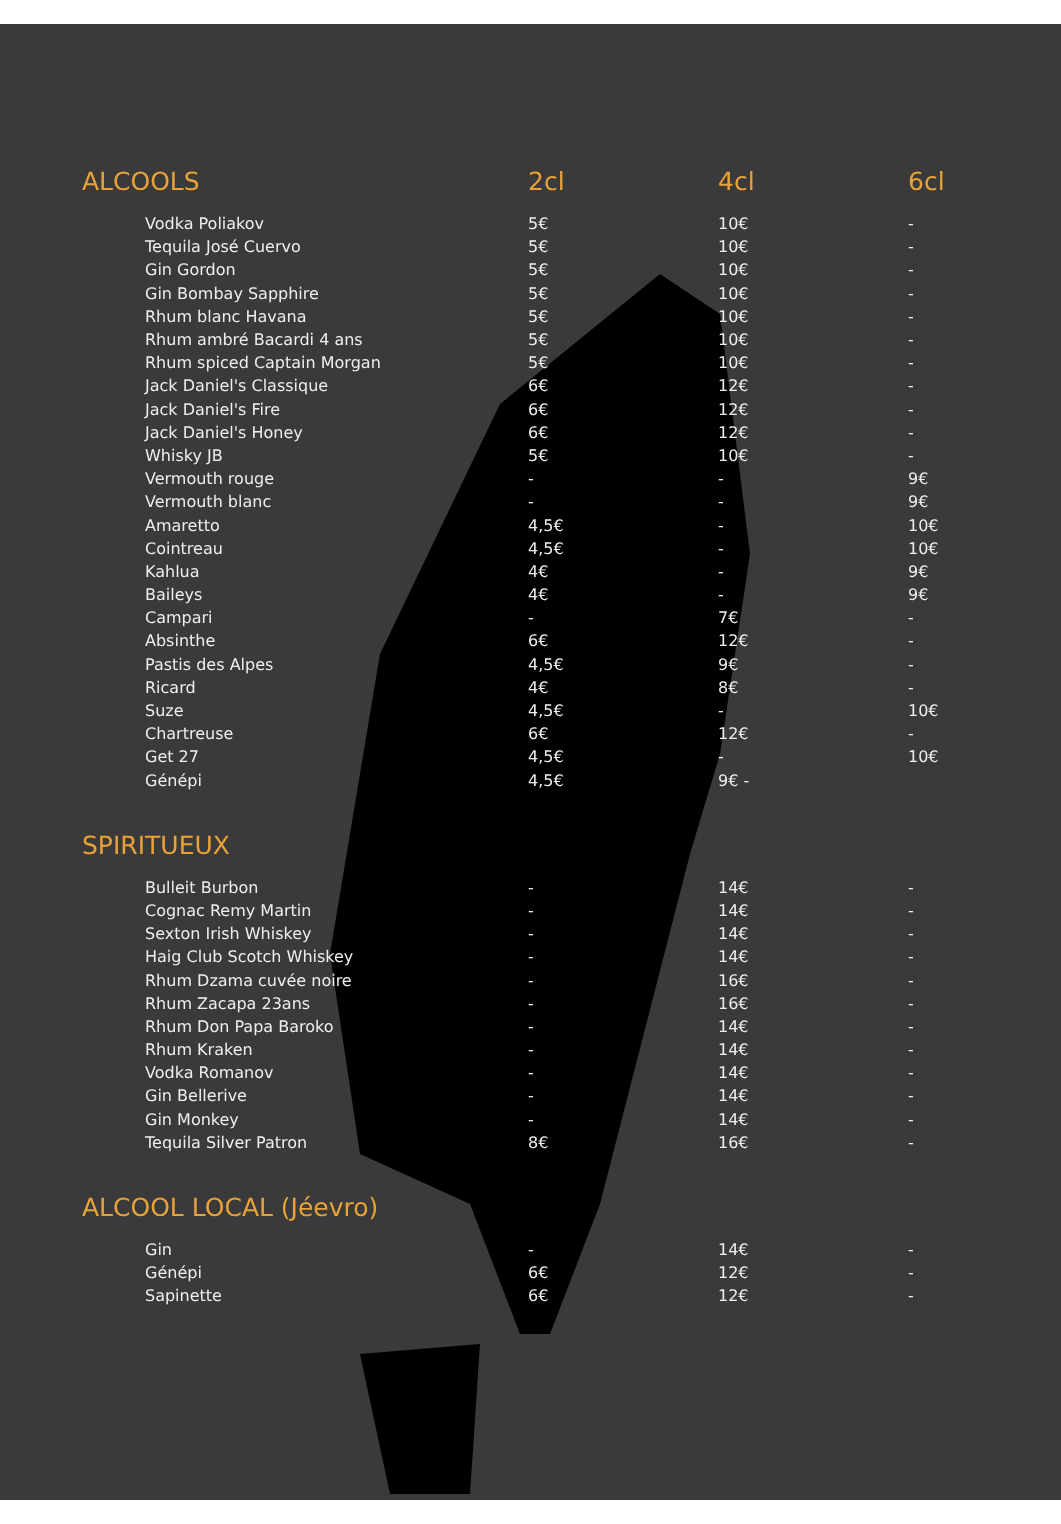| ALCOOLS | 2cl | 4cl | 6cl |
| --- | --- | --- | --- |
| Vodka Poliakov | 5€ | 10€ | - |
| Tequila José Cuervo | 5€ | 10€ | - |
| Gin Gordon | 5€ | 10€ | - |
| Gin Bombay Sapphire | 5€ | 10€ | - |
| Rhum blanc Havana | 5€ | 10€ | - |
| Rhum ambré Bacardi 4 ans | 5€ | 10€ | - |
| Rhum spiced Captain Morgan | 5€ | 10€ | - |
| Jack Daniel's Classique | 6€ | 12€ | - |
| Jack Daniel's Fire | 6€ | 12€ | - |
| Jack Daniel's Honey | 6€ | 12€ | - |
| Whisky JB | 5€ | 10€ | - |
| Vermouth rouge | - | - | 9€ |
| Vermouth blanc | - | - | 9€ |
| Amaretto | 4,5€ | - | 10€ |
| Cointreau | 4,5€ | - | 10€ |
| Kahlua | 4€ | - | 9€ |
| Baileys | 4€ | - | 9€ |
| Campari | - | 7€ | - |
| Absinthe | 6€ | 12€ | - |
| Pastis des Alpes | 4,5€ | 9€ | - |
| Ricard | 4€ | 8€ | - |
| Suze | 4,5€ | - | 10€ |
| Chartreuse | 6€ | 12€ | - |
| Get 27 | 4,5€ | - | 10€ |
| Génépi | 4,5€ | 9€ - | |
| SPIRITUEUX | | | |
| Bulleit Burbon | - | 14€ | - |
| Cognac Remy Martin | - | 14€ | - |
| Sexton Irish Whiskey | - | 14€ | - |
| Haig Club Scotch Whiskey | - | 14€ | - |
| Rhum Dzama cuvée noire | - | 16€ | - |
| Rhum Zacapa 23ans | - | 16€ | - |
| Rhum Don Papa Baroko | - | 14€ | - |
| Rhum Kraken | - | 14€ | - |
| Vodka Romanov | - | 14€ | - |
| Gin Bellerive | - | 14€ | - |
| Gin Monkey | - | 14€ | - |
| Tequila Silver Patron | 8€ | 16€ | - |
| ALCOOL LOCAL (Jéevro) | | | |
| Gin | - | 14€ | - |
| Génépi | 6€ | 12€ | - |
| Sapinette | 6€ | 12€ | - |